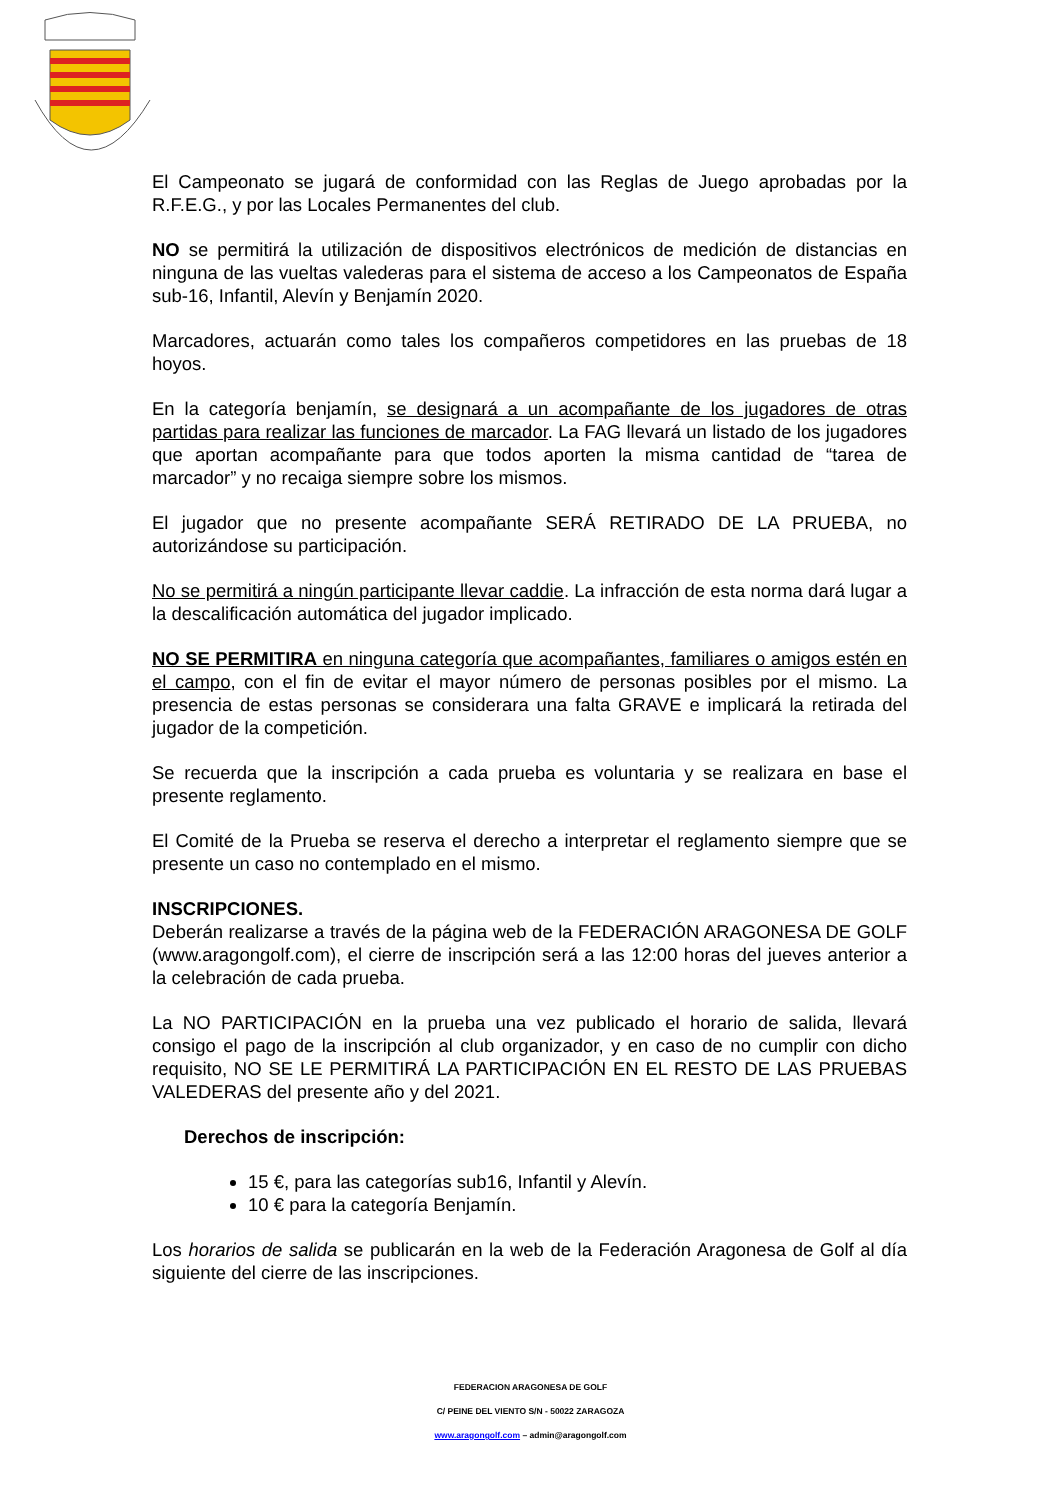El Campeonato se jugará de conformidad con las Reglas de Juego aprobadas por la R.F.E.G., y por las Locales Permanentes del club.
NO se permitirá la utilización de dispositivos electrónicos de medición de distancias en ninguna de las vueltas valederas para el sistema de acceso a los Campeonatos de España sub-16, Infantil, Alevín y Benjamín 2020.
Marcadores, actuarán como tales los compañeros competidores en las pruebas de 18 hoyos.
En la categoría benjamín, se designará a un acompañante de los jugadores de otras partidas para realizar las funciones de marcador. La FAG llevará un listado de los jugadores que aportan acompañante para que todos aporten la misma cantidad de “tarea de marcador” y no recaiga siempre sobre los mismos.
El jugador que no presente acompañante SERÁ RETIRADO DE LA PRUEBA, no autorizándose su participación.
No se permitirá a ningún participante llevar caddie. La infracción de esta norma dará lugar a la descalificación automática del jugador implicado.
NO SE PERMITIRA en ninguna categoría que acompañantes, familiares o amigos estén en el campo, con el fin de evitar el mayor número de personas posibles por el mismo. La presencia de estas personas se considerara una falta GRAVE e implicará la retirada del jugador de la competición.
Se recuerda que la inscripción a cada prueba es voluntaria y se realizara en base el presente reglamento.
El Comité de la Prueba se reserva el derecho a interpretar el reglamento siempre que se presente un caso no contemplado en el mismo.
INSCRIPCIONES.
Deberán realizarse a través de la página web de la FEDERACIÓN ARAGONESA DE GOLF (www.aragongolf.com), el cierre de inscripción será a las 12:00 horas del jueves anterior a la celebración de cada prueba.
La NO PARTICIPACIÓN en la prueba una vez publicado el horario de salida, llevará consigo el pago de la inscripción al club organizador, y en caso de no cumplir con dicho requisito, NO SE LE PERMITIRÁ LA PARTICIPACIÓN EN EL RESTO DE LAS PRUEBAS VALEDERAS del presente año y del 2021.
Derechos de inscripción:
15 €, para las categorías sub16, Infantil y Alevín.
10 € para la categoría Benjamín.
Los horarios de salida se publicarán en la web de la Federación Aragonesa de Golf al día siguiente del cierre de las inscripciones.
FEDERACION ARAGONESA DE GOLF
C/ PEINE DEL VIENTO S/N - 50022 ZARAGOZA
www.aragongolf.com – admin@aragongolf.com